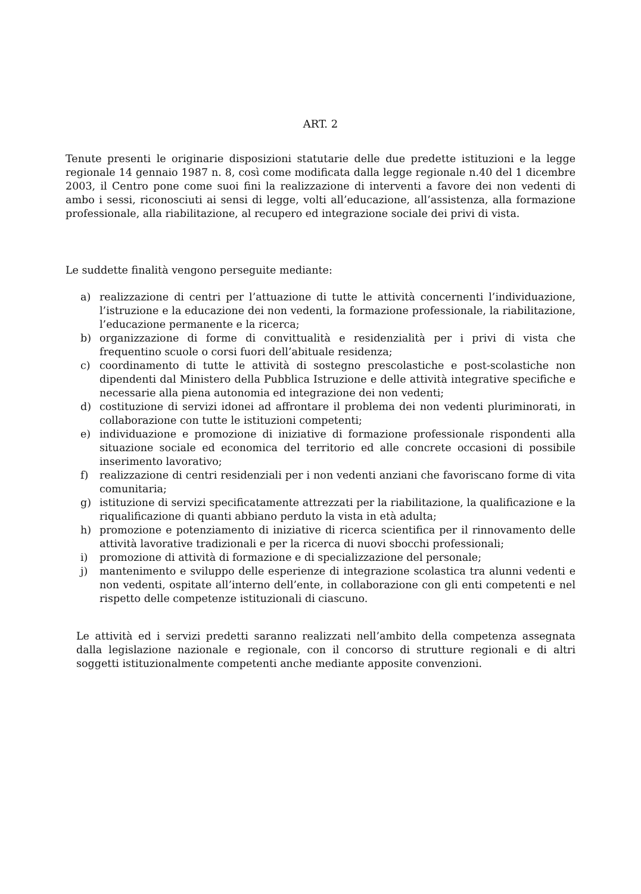ART. 2
Tenute presenti le originarie disposizioni statutarie delle due predette istituzioni e la legge regionale 14 gennaio 1987 n. 8, così come modificata dalla legge regionale n.40 del 1 dicembre 2003, il Centro pone come suoi fini la realizzazione di interventi a favore dei non vedenti di ambo i sessi, riconosciuti ai sensi di legge, volti all’educazione, all’assistenza, alla formazione professionale, alla riabilitazione, al recupero ed integrazione sociale dei privi di vista.
Le suddette finalità vengono perseguite mediante:
a) realizzazione di centri per l’attuazione di tutte le attività concernenti l’individuazione, l’istruzione e la educazione dei non vedenti, la formazione professionale, la riabilitazione, l’educazione permanente e la ricerca;
b) organizzazione di forme di convittualità e residenzialità per i privi di vista che frequentino scuole o corsi fuori dell’abituale residenza;
c) coordinamento di tutte le attività di sostegno prescolastiche e post-scolastiche non dipendenti dal Ministero della Pubblica Istruzione e delle attività integrative specifiche e necessarie alla piena autonomia ed integrazione dei non vedenti;
d) costituzione di servizi idonei ad affrontare il problema dei non vedenti pluriminorati, in collaborazione con tutte le istituzioni competenti;
e) individuazione e promozione di iniziative di formazione professionale rispondenti alla situazione sociale ed economica del territorio ed alle concrete occasioni di possibile inserimento lavorativo;
f) realizzazione di centri residenziali per i non vedenti anziani che favoriscano forme di vita comunitaria;
g) istituzione di servizi specificatamente attrezzati per la riabilitazione, la qualificazione e la riqualificazione di quanti abbiano perduto la vista in età adulta;
h) promozione e potenziamento di iniziative di ricerca scientifica per il rinnovamento delle attività lavorative tradizionali e per la ricerca di nuovi sbocchi professionali;
i) promozione di attività di formazione e di specializzazione del personale;
j) mantenimento e sviluppo delle esperienze di integrazione scolastica tra alunni vedenti e non vedenti, ospitate all’interno dell’ente, in collaborazione con gli enti competenti e nel rispetto delle competenze istituzionali di ciascuno.
Le attività ed i servizi predetti saranno realizzati nell’ambito della competenza assegnata dalla legislazione nazionale e regionale, con il concorso di strutture regionali e di altri soggetti istituzionalmente competenti anche mediante apposite convenzioni.